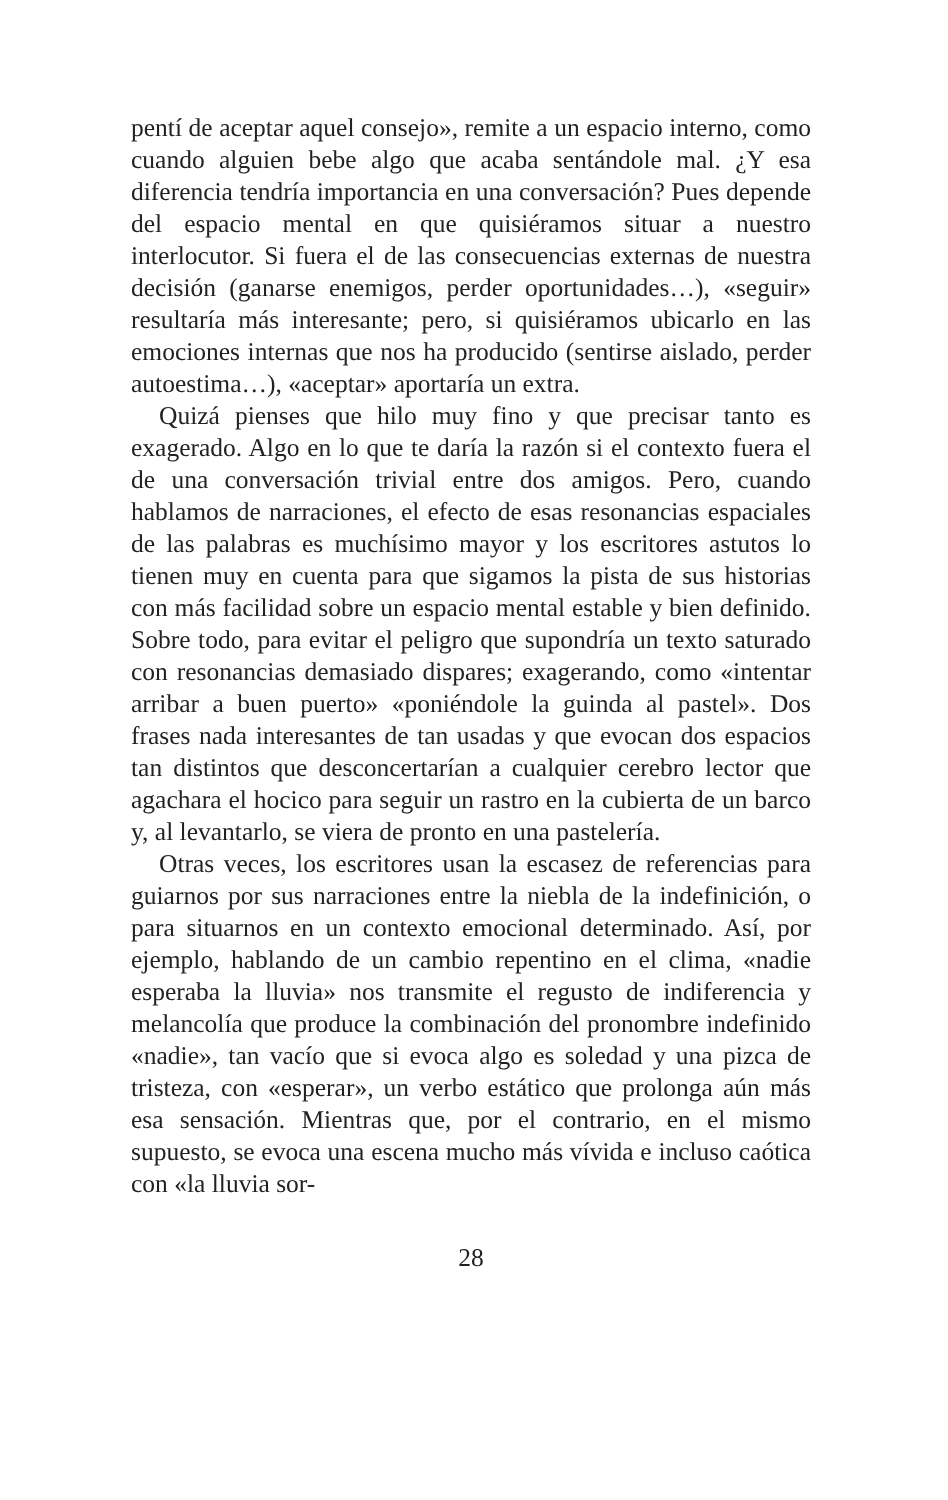pentí de aceptar aquel consejo», remite a un espacio interno, como cuando alguien bebe algo que acaba sentándole mal. ¿Y esa diferencia tendría importancia en una conversación? Pues depende del espacio mental en que quisiéramos situar a nuestro interlocutor. Si fuera el de las consecuencias externas de nuestra decisión (ganarse enemigos, perder oportunidades…), «seguir» resultaría más interesante; pero, si quisiéramos ubicarlo en las emociones internas que nos ha producido (sentirse aislado, perder autoestima…), «aceptar» aportaría un extra.
Quizá pienses que hilo muy fino y que precisar tanto es exagerado. Algo en lo que te daría la razón si el contexto fuera el de una conversación trivial entre dos amigos. Pero, cuando hablamos de narraciones, el efecto de esas resonancias espaciales de las palabras es muchísimo mayor y los escritores astutos lo tienen muy en cuenta para que sigamos la pista de sus historias con más facilidad sobre un espacio mental estable y bien definido. Sobre todo, para evitar el peligro que supondría un texto saturado con resonancias demasiado dispares; exagerando, como «intentar arribar a buen puerto» «poniéndole la guinda al pastel». Dos frases nada interesantes de tan usadas y que evocan dos espacios tan distintos que desconcertarían a cualquier cerebro lector que agachara el hocico para seguir un rastro en la cubierta de un barco y, al levantarlo, se viera de pronto en una pastelería.
Otras veces, los escritores usan la escasez de referencias para guiarnos por sus narraciones entre la niebla de la indefinición, o para situarnos en un contexto emocional determinado. Así, por ejemplo, hablando de un cambio repentino en el clima, «nadie esperaba la lluvia» nos transmite el regusto de indiferencia y melancolía que produce la combinación del pronombre indefinido «nadie», tan vacío que si evoca algo es soledad y una pizca de tristeza, con «esperar», un verbo estático que prolonga aún más esa sensación. Mientras que, por el contrario, en el mismo supuesto, se evoca una escena mucho más vívida e incluso caótica con «la lluvia sor-
28